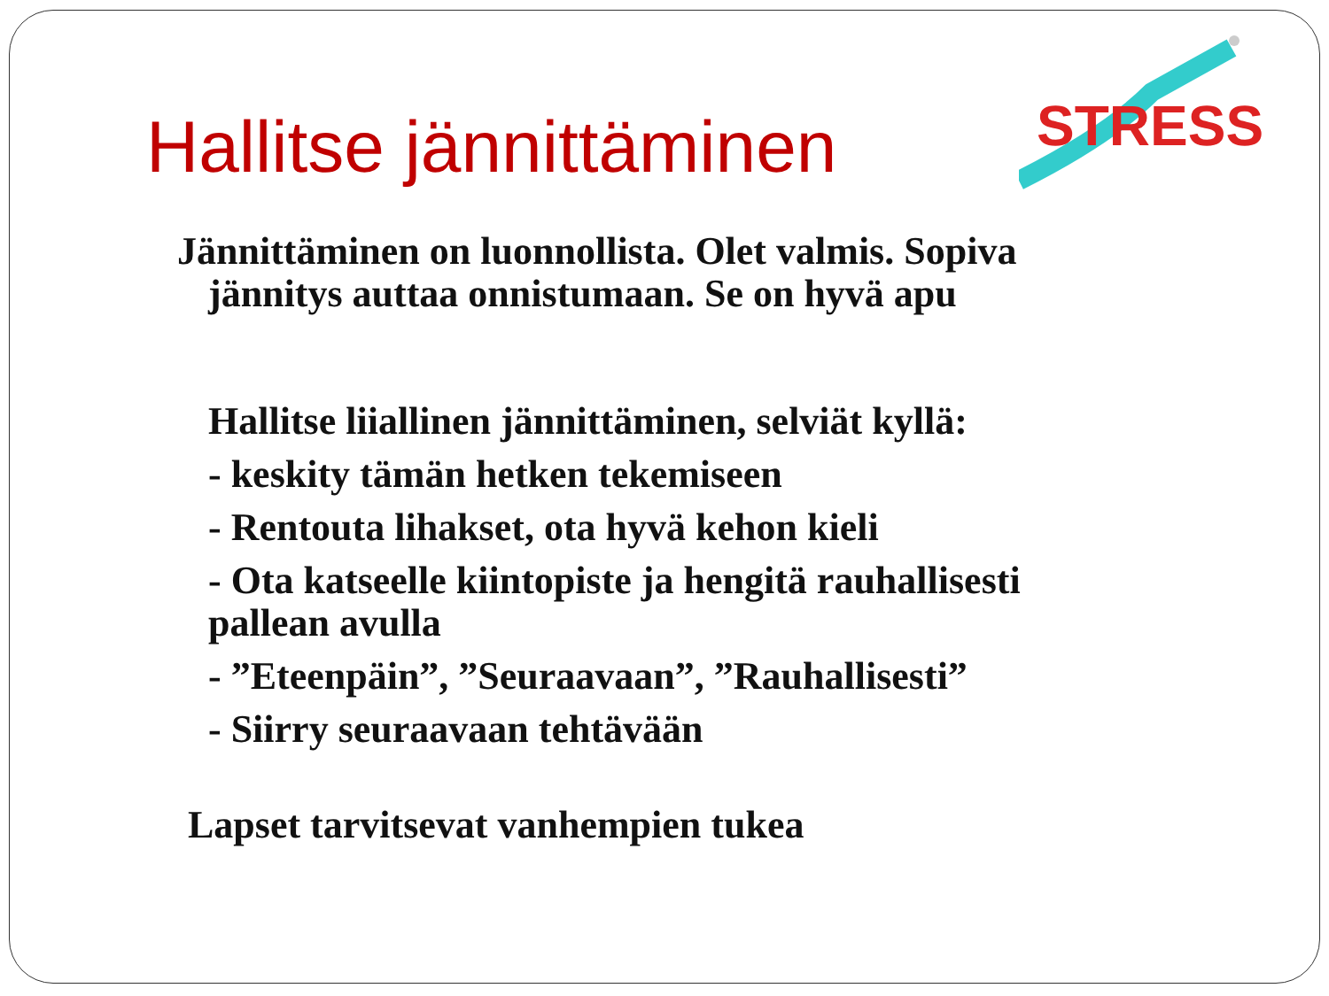Hallitse jännittäminen
STRESS
Jännittäminen on luonnollista. Olet valmis. Sopiva jännitys auttaa onnistumaan. Se on hyvä apu
Hallitse liiallinen jännittäminen, selviät kyllä:
- keskity tämän hetken tekemiseen
- Rentouta lihakset, ota hyvä kehon kieli
- Ota katseelle kiintopiste ja hengitä rauhallisesti pallean avulla
- ”Eteenpäin”, ”Seuraavaan”, ”Rauhallisesti”
- Siirry seuraavaan tehtävään
Lapset tarvitsevat vanhempien tukea